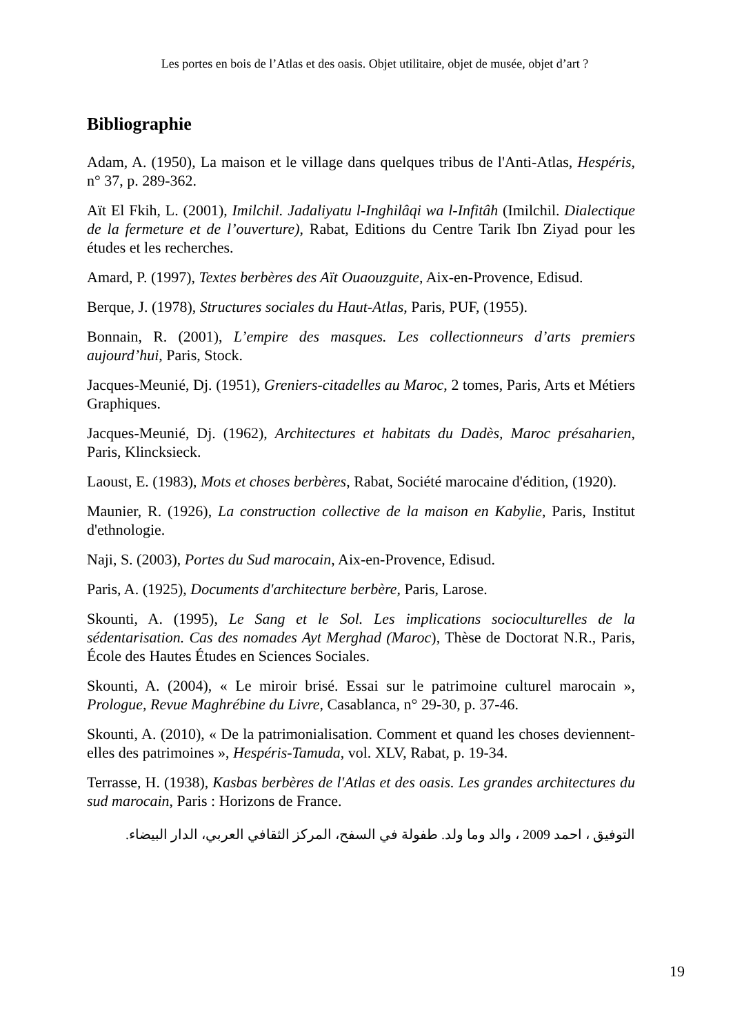Les portes en bois de l’Atlas et des oasis. Objet utilitaire, objet de musée, objet d’art ?
Bibliographie
Adam, A. (1950), La maison et le village dans quelques tribus de l'Anti-Atlas, Hespéris, n° 37, p. 289-362.
Aït El Fkih, L. (2001), Imilchil. Jadaliyatu l-Inghilâqi wa l-Infitâh (Imilchil. Dialectique de la fermeture et de l’ouverture), Rabat, Editions du Centre Tarik Ibn Ziyad pour les études et les recherches.
Amard, P. (1997), Textes berbères des Aït Ouaouzguite, Aix-en-Provence, Edisud.
Berque, J. (1978), Structures sociales du Haut-Atlas, Paris, PUF, (1955).
Bonnain, R. (2001), L’empire des masques. Les collectionneurs d’arts premiers aujourd’hui, Paris, Stock.
Jacques-Meunié, Dj. (1951), Greniers-citadelles au Maroc, 2 tomes, Paris, Arts et Métiers Graphiques.
Jacques-Meunié, Dj. (1962), Architectures et habitats du Dadès, Maroc présaharien, Paris, Klincksieck.
Laoust, E. (1983), Mots et choses berbères, Rabat, Société marocaine d'édition, (1920).
Maunier, R. (1926), La construction collective de la maison en Kabylie, Paris, Institut d'ethnologie.
Naji, S. (2003), Portes du Sud marocain, Aix-en-Provence, Edisud.
Paris, A. (1925), Documents d'architecture berbère, Paris, Larose.
Skounti, A. (1995), Le Sang et le Sol. Les implications socioculturelles de la sédentarisation. Cas des nomades Ayt Merghad (Maroc), Thèse de Doctorat N.R., Paris, École des Hautes Études en Sciences Sociales.
Skounti, A. (2004), « Le miroir brisé. Essai sur le patrimoine culturel marocain », Prologue, Revue Maghrébine du Livre, Casablanca, n° 29-30, p. 37-46.
Skounti, A. (2010), « De la patrimonialisation. Comment et quand les choses deviennent-elles des patrimoines », Hespéris-Tamuda, vol. XLV, Rabat, p. 19-34.
Terrasse, H. (1938), Kasbas berbères de l'Atlas et des oasis. Les grandes architectures du sud marocain, Paris : Horizons de France.
التوفيق ، احمد 2009 ، والد وما ولد. طفولة في السفح، المركز الثقافي العربي، الدار البيضاء.
19